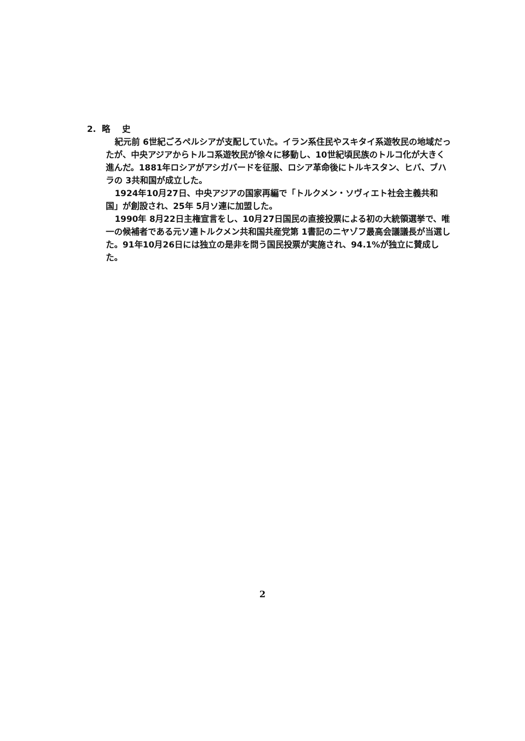2. 略 史
紀元前 6世紀ごろペルシアが支配していた。イラン系住民やスキタイ系遊牧民の地域だったが、中央アジアからトルコ系遊牧民が徐々に移動し、10世紀頃民族のトルコ化が大きく進んだ。1881年ロシアがアシガバードを征服、ロシア革命後にトルキスタン、ヒバ、ブハラの 3共和国が成立した。
1924年10月27日、中央アジアの国家再編で「トルクメン・ソヴィエト社会主義共和国」が創設され、25年 5月ソ連に加盟した。
1990年 8月22日主権宣言をし、10月27日国民の直接投票による初の大統領選挙で、唯一の候補者である元ソ連トルクメン共和国共産党第 1書記のニヤゾフ最高会議議長が当選した。91年10月26日には独立の是非を問う国民投票が実施され、94.1%が独立に賛成した。
2